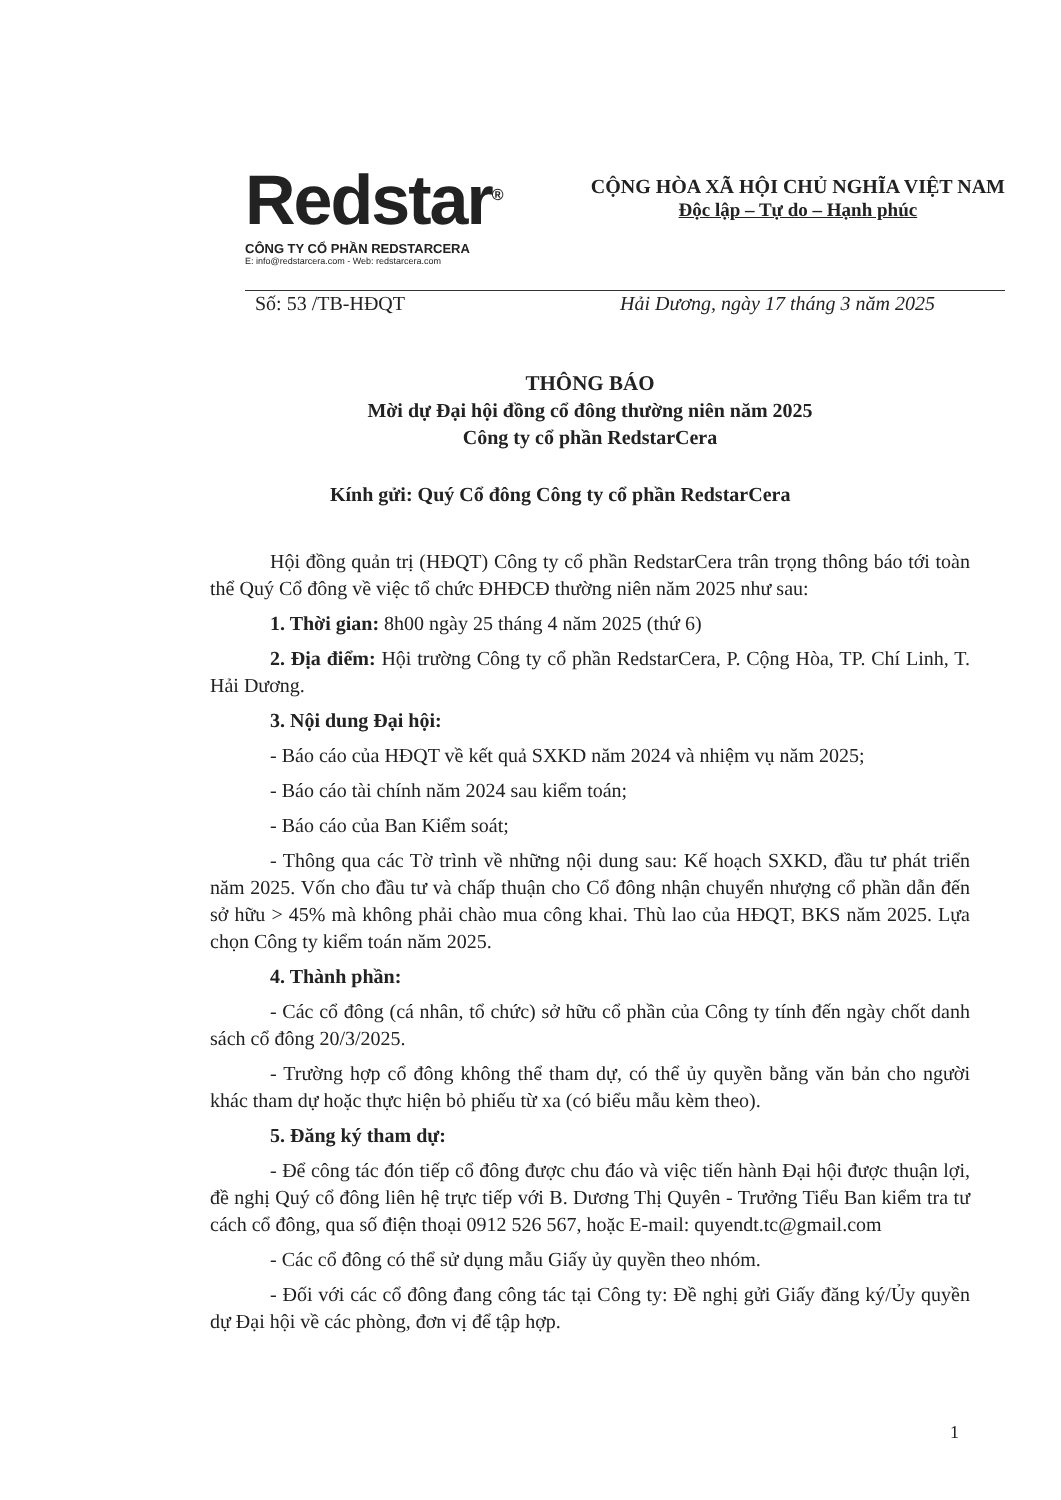Redstar<sup>®</sup>
CÔNG TY CỔ PHẦN REDSTARCERA
E: info@redstarcera.com - Web: redstarcera.com
CỘNG HÒA XÃ HỘI CHỦ NGHĨA VIỆT NAM
Độc lập – Tự do – Hạnh phúc
Số: 53 /TB-HĐQT Hải Dương, ngày 17 tháng 3 năm 2025
THÔNG BÁO
Mời dự Đại hội đồng cổ đông thường niên năm 2025
Công ty cổ phần RedstarCera
Kính gửi: Quý Cổ đông Công ty cổ phần RedstarCera
Hội đồng quản trị (HĐQT) Công ty cổ phần RedstarCera trân trọng thông báo tới toàn thể Quý Cổ đông về việc tổ chức ĐHĐCĐ thường niên năm 2025 như sau:
1. Thời gian: 8h00 ngày 25 tháng 4 năm 2025 (thứ 6)
2. Địa điểm: Hội trường Công ty cổ phần RedstarCera, P. Cộng Hòa, TP. Chí Linh, T. Hải Dương.
3. Nội dung Đại hội:
- Báo cáo của HĐQT về kết quả SXKD năm 2024 và nhiệm vụ năm 2025;
- Báo cáo tài chính năm 2024 sau kiểm toán;
- Báo cáo của Ban Kiểm soát;
- Thông qua các Tờ trình về những nội dung sau: Kế hoạch SXKD, đầu tư phát triển năm 2025. Vốn cho đầu tư và chấp thuận cho Cổ đông nhận chuyển nhượng cổ phần dẫn đến sở hữu > 45% mà không phải chào mua công khai. Thù lao của HĐQT, BKS năm 2025. Lựa chọn Công ty kiểm toán năm 2025.
4. Thành phần:
- Các cổ đông (cá nhân, tổ chức) sở hữu cổ phần của Công ty tính đến ngày chốt danh sách cổ đông 20/3/2025.
- Trường hợp cổ đông không thể tham dự, có thể ủy quyền bằng văn bản cho người khác tham dự hoặc thực hiện bỏ phiếu từ xa (có biểu mẫu kèm theo).
5. Đăng ký tham dự:
- Để công tác đón tiếp cổ đông được chu đáo và việc tiến hành Đại hội được thuận lợi, đề nghị Quý cổ đông liên hệ trực tiếp với B. Dương Thị Quyên - Trưởng Tiểu Ban kiểm tra tư cách cổ đông, qua số điện thoại 0912 526 567, hoặc E-mail: quyendt.tc@gmail.com
- Các cổ đông có thể sử dụng mẫu Giấy ủy quyền theo nhóm.
- Đối với các cổ đông đang công tác tại Công ty: Đề nghị gửi Giấy đăng ký/Ủy quyền dự Đại hội về các phòng, đơn vị để tập hợp.
1